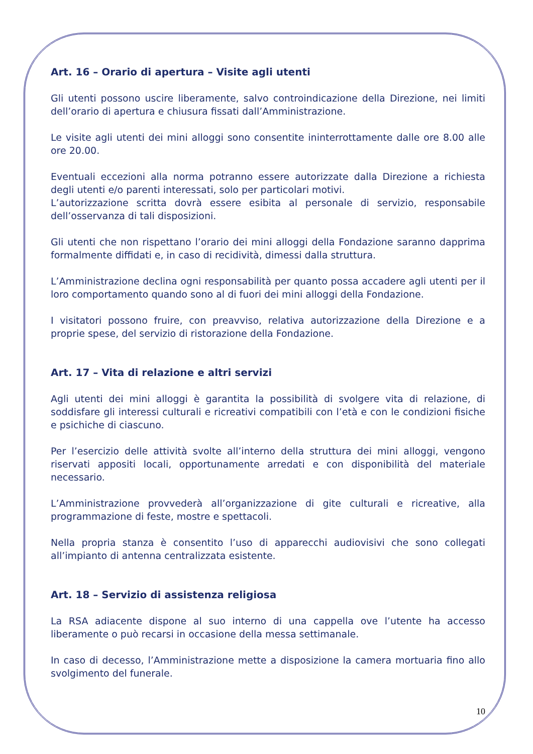Art. 16 – Orario di apertura – Visite agli utenti
Gli utenti possono uscire liberamente, salvo controindicazione della Direzione, nei limiti dell’orario di apertura e chiusura fissati dall’Amministrazione.
Le visite agli utenti dei mini alloggi sono consentite ininterrottamente dalle ore 8.00 alle ore 20.00.
Eventuali eccezioni alla norma potranno essere autorizzate dalla Direzione a richiesta degli utenti e/o parenti interessati, solo per particolari motivi.
L’autorizzazione scritta dovrà essere esibita al personale di servizio, responsabile dell’osservanza di tali disposizioni.
Gli utenti che non rispettano l’orario dei mini alloggi della Fondazione saranno dapprima formalmente diffidati e, in caso di recidività, dimessi dalla struttura.
L’Amministrazione declina ogni responsabilità per quanto possa accadere agli utenti per il loro comportamento quando sono al di fuori dei mini alloggi della Fondazione.
I visitatori possono fruire, con preavviso, relativa autorizzazione della Direzione e a proprie spese, del servizio di ristorazione della Fondazione.
Art. 17 – Vita di relazione e altri servizi
Agli utenti dei mini alloggi è garantita la possibilità di svolgere vita di relazione, di soddisfare gli interessi culturali e ricreativi compatibili con l’età e con le condizioni fisiche e psichiche di ciascuno.
Per l’esercizio delle attività svolte all’interno della struttura dei mini alloggi, vengono riservati appositi locali, opportunamente arredati e con disponibilità del materiale necessario.
L’Amministrazione provvederà all’organizzazione di gite culturali e ricreative, alla programmazione di feste, mostre e spettacoli.
Nella propria stanza è consentito l’uso di apparecchi audiovisivi che sono collegati all’impianto di antenna centralizzata esistente.
Art. 18 – Servizio di assistenza religiosa
La RSA adiacente dispone al suo interno di una cappella ove l’utente ha accesso liberamente o può recarsi in occasione della messa settimanale.
In caso di decesso, l’Amministrazione mette a disposizione la camera mortuaria fino allo svolgimento del funerale.
10